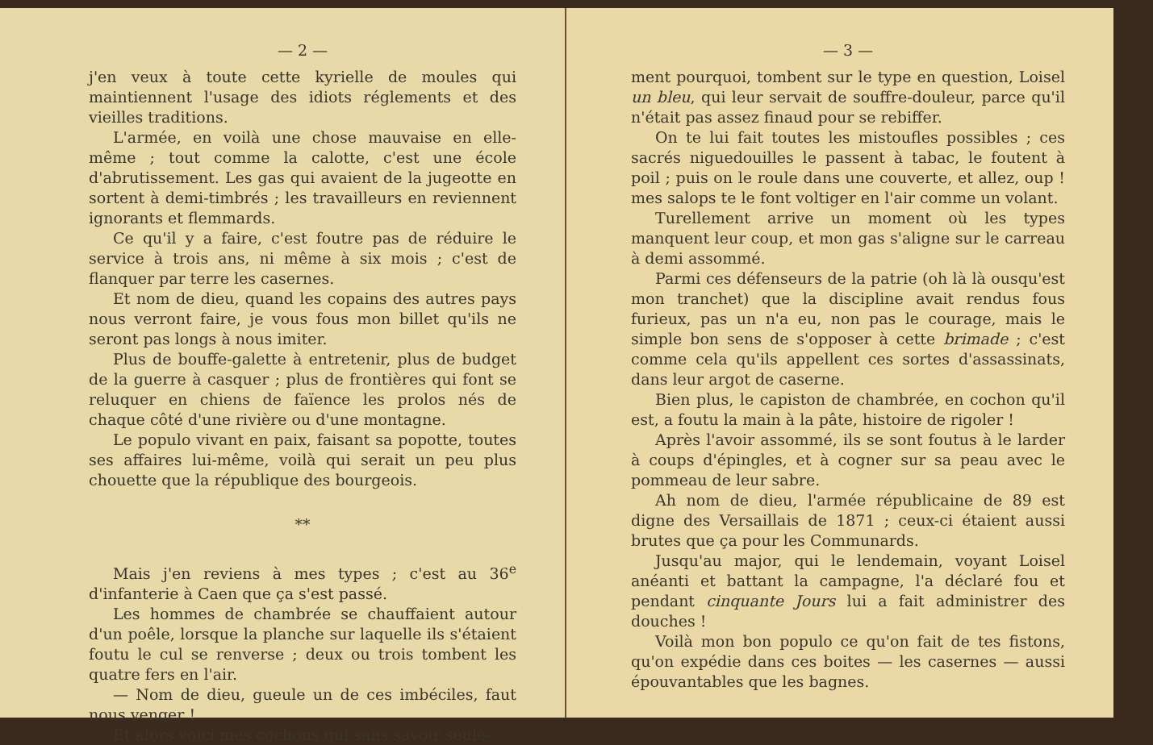— 2 —
j'en veux à toute cette kyrielle de moules qui maintiennent l'usage des idiots réglements et des vieilles traditions.
L'armée, en voilà une chose mauvaise en elle-même ; tout comme la calotte, c'est une école d'abrutissement. Les gas qui avaient de la jugeotte en sortent à demi-timbrés ; les travailleurs en reviennent ignorants et flemmards.
Ce qu'il y a faire, c'est foutre pas de réduire le service à trois ans, ni même à six mois ; c'est de flanquer par terre les casernes.
Et nom de dieu, quand les copains des autres pays nous verront faire, je vous fous mon billet qu'ils ne seront pas longs à nous imiter.
Plus de bouffe-galette à entretenir, plus de budget de la guerre à casquer ; plus de frontières qui font se reluquer en chiens de faïence les prolos nés de chaque côté d'une rivière ou d'une montagne.
Le populo vivant en paix, faisant sa popotte, toutes ses affaires lui-même, voilà qui serait un peu plus chouette que la république des bourgeois.
**
Mais j'en reviens à mes types ; c'est au 36<sup>e</sup> d'infanterie à Caen que ça s'est passé.
Les hommes de chambrée se chauffaient autour d'un poêle, lorsque la planche sur laquelle ils s'étaient foutu le cul se renverse ; deux ou trois tombent les quatre fers en l'air.
— Nom de dieu, gueule un de ces imbéciles, faut nous venger !
Et alors voici mes cochons qui sans savoir seule-
— 3 —
ment pourquoi, tombent sur le type en question, Loisel un bleu, qui leur servait de souffre-douleur, parce qu'il n'était pas assez finaud pour se rebiffer.
On te lui fait toutes les mistoufles possibles ; ces sacrés niguedouilles le passent à tabac, le foutent à poil ; puis on le roule dans une couverte, et allez, oup ! mes salops te le font voltiger en l'air comme un volant.
Turellement arrive un moment où les types manquent leur coup, et mon gas s'aligne sur le carreau à demi assommé.
Parmi ces défenseurs de la patrie (oh là là ousqu'est mon tranchet) que la discipline avait rendus fous furieux, pas un n'a eu, non pas le courage, mais le simple bon sens de s'opposer à cette brimade ; c'est comme cela qu'ils appellent ces sortes d'assassinats, dans leur argot de caserne.
Bien plus, le capiston de chambrée, en cochon qu'il est, a foutu la main à la pâte, histoire de rigoler !
Après l'avoir assommé, ils se sont foutus à le larder à coups d'épingles, et à cogner sur sa peau avec le pommeau de leur sabre.
Ah nom de dieu, l'armée républicaine de 89 est digne des Versaillais de 1871 ; ceux-ci étaient aussi brutes que ça pour les Communards.
Jusqu'au major, qui le lendemain, voyant Loisel anéanti et battant la campagne, l'a déclaré fou et pendant cinquante Jours lui a fait administrer des douches !
Voilà mon bon populo ce qu'on fait de tes fistons, qu'on expédie dans ces boites — les casernes — aussi épouvantables que les bagnes.